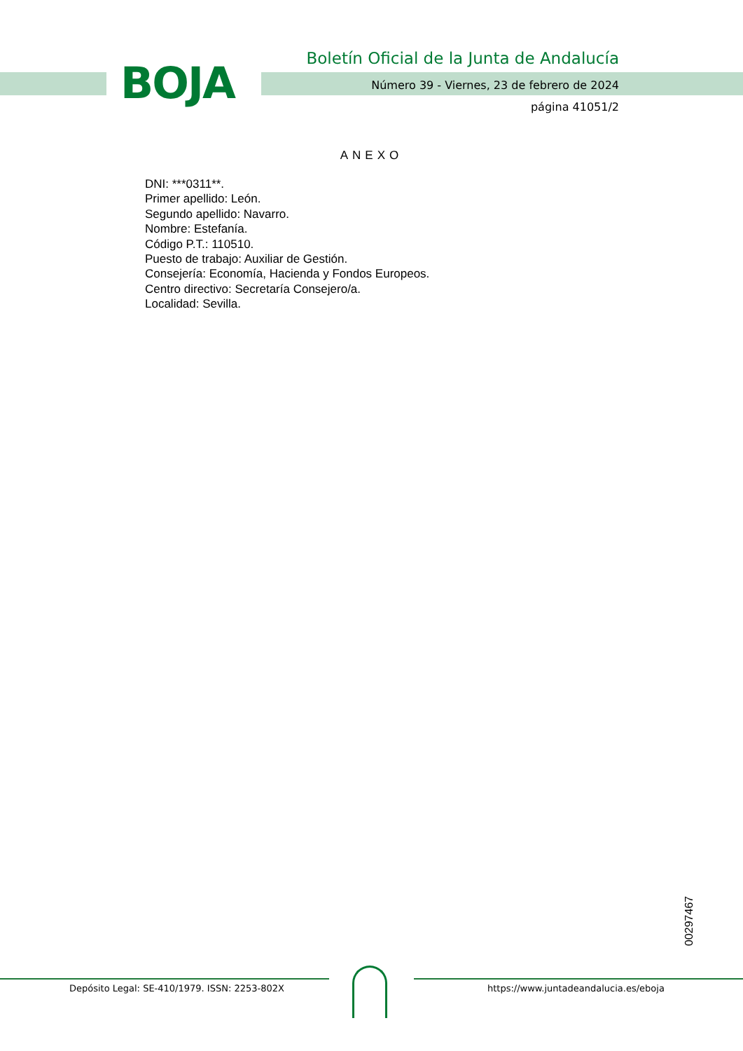BOJA
Boletín Oficial de la Junta de Andalucía
Número 39 - Viernes, 23 de febrero de 2024
página 41051/2
ANEXO
DNI: ***0311**.
Primer apellido: León.
Segundo apellido: Navarro.
Nombre: Estefanía.
Código P.T.: 110510.
Puesto de trabajo: Auxiliar de Gestión.
Consejería: Economía, Hacienda y Fondos Europeos.
Centro directivo: Secretaría Consejero/a.
Localidad: Sevilla.
00297467
Depósito Legal: SE-410/1979. ISSN: 2253-802X
https://www.juntadeandalucia.es/eboja